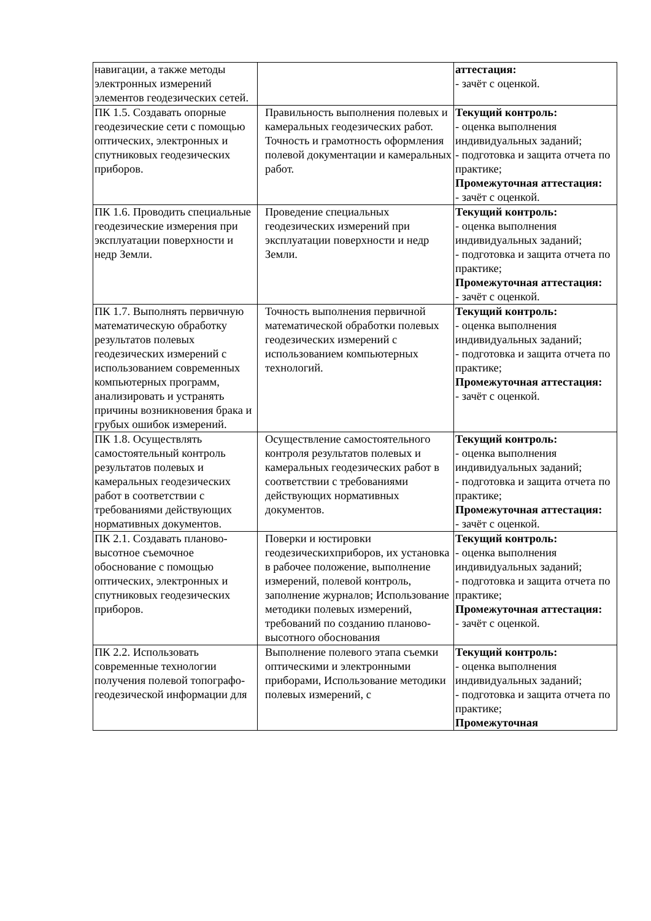| навигации, а также методы электронных измерений элементов геодезических сетей. | | аттестация: - зачёт с оценкой. |
| ПК 1.5. Создавать опорные геодезические сети с помощью оптических, электронных и спутниковых геодезических приборов. | Правильность выполнения полевых и камеральных геодезических работ. Точность и грамотность оформления полевой документации и камеральных работ. | Текущий контроль: - оценка выполнения индивидуальных заданий; - подготовка и защита отчета по практике; Промежуточная аттестация: - зачёт с оценкой. |
| ПК 1.6. Проводить специальные геодезические измерения при эксплуатации поверхности и недр Земли. | Проведение специальных геодезических измерений при эксплуатации поверхности и недр Земли. | Текущий контроль: - оценка выполнения индивидуальных заданий; - подготовка и защита отчета по практике; Промежуточная аттестация: - зачёт с оценкой. |
| ПК 1.7. Выполнять первичную математическую обработку результатов полевых геодезических измерений с использованием современных компьютерных программ, анализировать и устранять причины возникновения брака и грубых ошибок измерений. | Точность выполнения первичной математической обработки полевых геодезических измерений с использованием компьютерных технологий. | Текущий контроль: - оценка выполнения индивидуальных заданий; - подготовка и защита отчета по практике; Промежуточная аттестация: - зачёт с оценкой. |
| ПК 1.8. Осуществлять самостоятельный контроль результатов полевых и камеральных геодезических работ в соответствии с требованиями действующих нормативных документов. | Осуществление самостоятельного контроля результатов полевых и камеральных геодезических работ в соответствии с требованиями действующих нормативных документов. | Текущий контроль: - оценка выполнения индивидуальных заданий; - подготовка и защита отчета по практике; Промежуточная аттестация: - зачёт с оценкой. |
| ПК 2.1. Создавать планово-высотное съемочное обоснование с помощью оптических, электронных и спутниковых геодезических приборов. | Поверки и юстировки геодезическихприборов, их установка в рабочее положение, выполнение измерений, полевой контроль, заполнение журналов; Использование методики полевых измерений, требований по созданию планово-высотного обоснования | Текущий контроль: - оценка выполнения индивидуальных заданий; - подготовка и защита отчета по практике; Промежуточная аттестация: - зачёт с оценкой. |
| ПК 2.2. Использовать современные технологии получения полевой топографо-геодезической информации для | Выполнение полевого этапа съемки оптическими и электронными приборами, Использование методики полевых измерений, с | Текущий контроль: - оценка выполнения индивидуальных заданий; - подготовка и защита отчета по практике; Промежуточная |